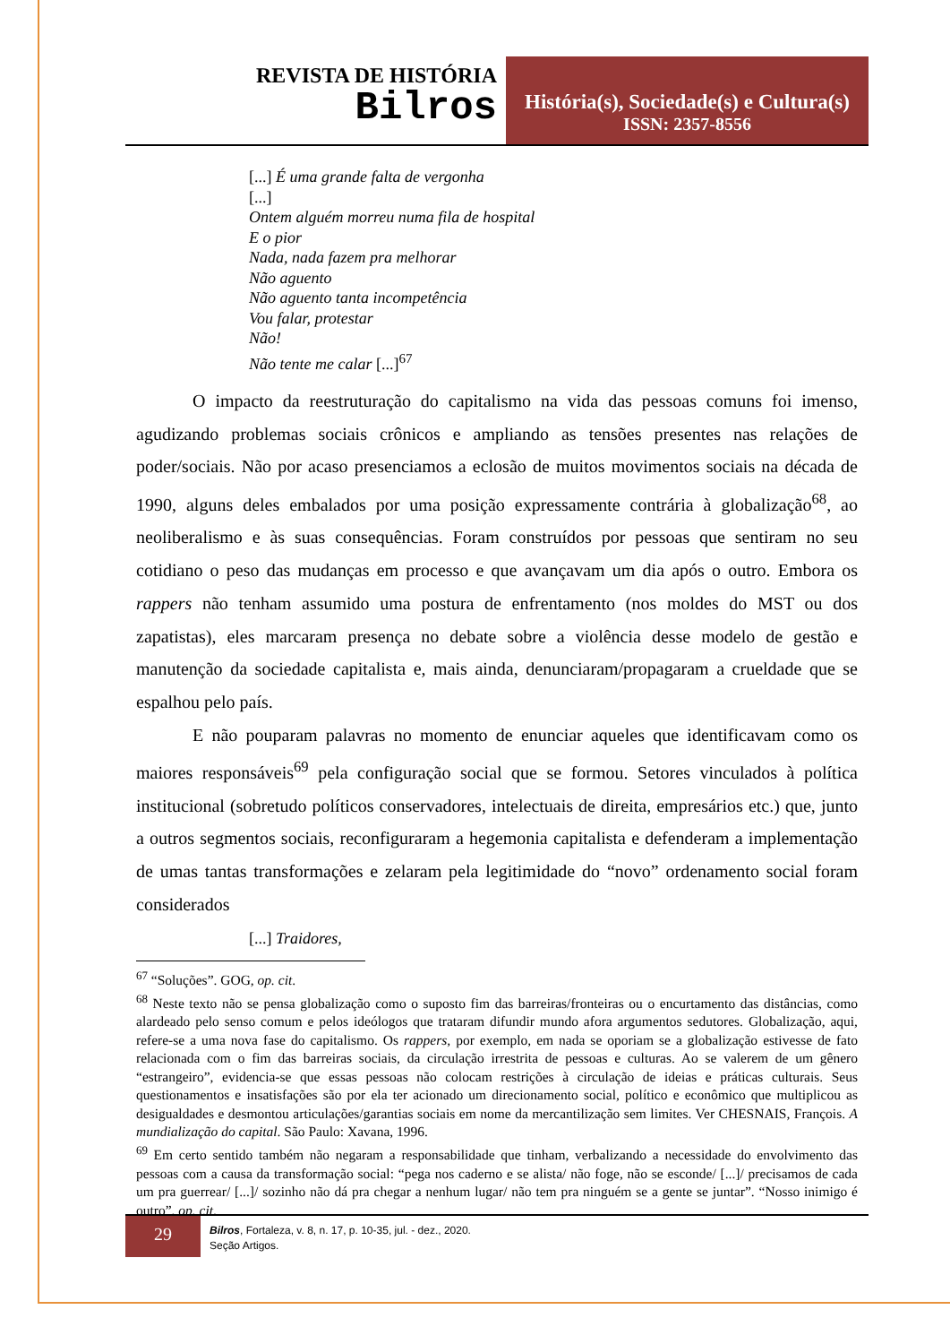REVISTA DE HISTÓRIA
Bilros
História(s), Sociedade(s) e Cultura(s)
ISSN: 2357-8556
[...] É uma grande falta de vergonha
[...]
Ontem alguém morreu numa fila de hospital
E o pior
Nada, nada fazem pra melhorar
Não aguento
Não aguento tanta incompetência
Vou falar, protestar
Não!
Não tente me calar [...]<sup>67</sup>
O impacto da reestruturação do capitalismo na vida das pessoas comuns foi imenso, agudizando problemas sociais crônicos e ampliando as tensões presentes nas relações de poder/sociais. Não por acaso presenciamos a eclosão de muitos movimentos sociais na década de 1990, alguns deles embalados por uma posição expressamente contrária à globalização<sup>68</sup>, ao neoliberalismo e às suas consequências. Foram construídos por pessoas que sentiram no seu cotidiano o peso das mudanças em processo e que avançavam um dia após o outro. Embora os rappers não tenham assumido uma postura de enfrentamento (nos moldes do MST ou dos zapatistas), eles marcaram presença no debate sobre a violência desse modelo de gestão e manutenção da sociedade capitalista e, mais ainda, denunciaram/propagaram a crueldade que se espalhou pelo país.
E não pouparam palavras no momento de enunciar aqueles que identificavam como os maiores responsáveis<sup>69</sup> pela configuração social que se formou. Setores vinculados à política institucional (sobretudo políticos conservadores, intelectuais de direita, empresários etc.) que, junto a outros segmentos sociais, reconfiguraram a hegemonia capitalista e defenderam a implementação de umas tantas transformações e zelaram pela legitimidade do “novo” ordenamento social foram considerados
[...] Traidores,
<sup>67</sup> “Soluções”. GOG, op. cit.
<sup>68</sup> Neste texto não se pensa globalização como o suposto fim das barreiras/fronteiras ou o encurtamento das distâncias, como alardeado pelo senso comum e pelos ideólogos que trataram difundir mundo afora argumentos sedutores. Globalização, aqui, refere-se a uma nova fase do capitalismo. Os rappers, por exemplo, em nada se oporiam se a globalização estivesse de fato relacionada com o fim das barreiras sociais, da circulação irrestrita de pessoas e culturas. Ao se valerem de um gênero “estrangeiro”, evidencia-se que essas pessoas não colocam restrições à circulação de ideias e práticas culturais. Seus questionamentos e insatisfações são por ela ter acionado um direcionamento social, político e econômico que multiplicou as desigualdades e desmontou articulações/garantias sociais em nome da mercantilização sem limites. Ver CHESNAIS, François. A mundialização do capital. São Paulo: Xavana, 1996.
<sup>69</sup> Em certo sentido também não negaram a responsabilidade que tinham, verbalizando a necessidade do envolvimento das pessoas com a causa da transformação social: “pega nos caderno e se alista/ não foge, não se esconde/ [...]/ precisamos de cada um pra guerrear/ [...]/ sozinho não dá pra chegar a nenhum lugar/ não tem pra ninguém se a gente se juntar”. “Nosso inimigo é outro”, op. cit.
29
Bilros, Fortaleza, v. 8, n. 17, p. 10-35, jul. - dez., 2020.
Seção Artigos.